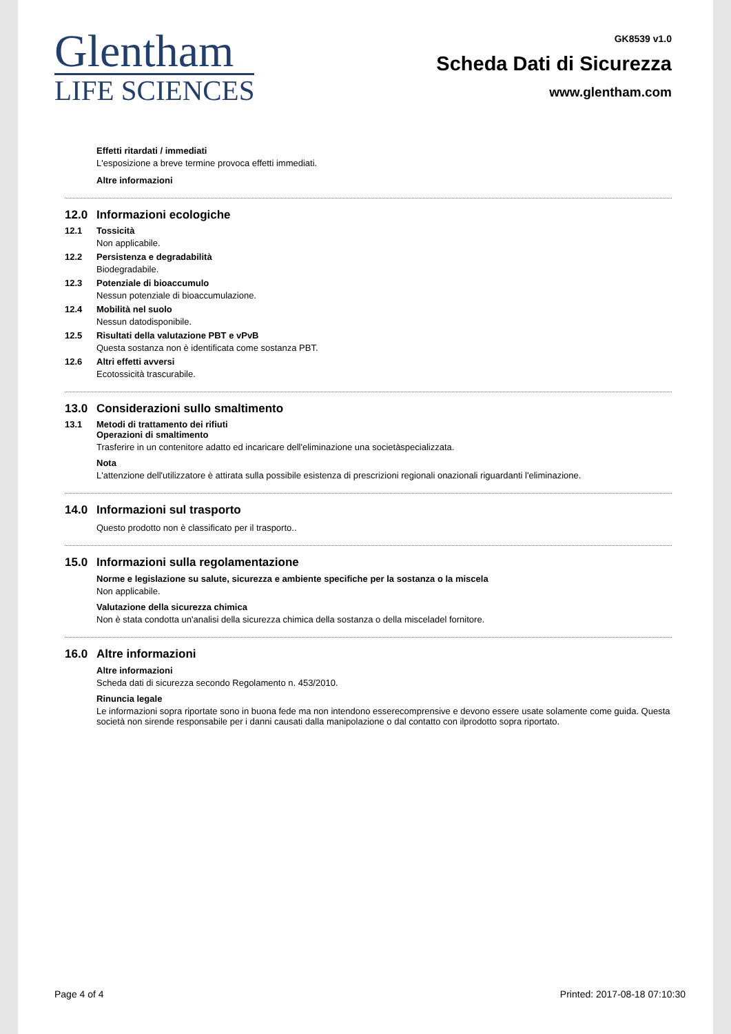Glentham
LIFE SCIENCES
GK8539 v1.0
Scheda Dati di Sicurezza
www.glentham.com
Effetti ritardati / immediati
L'esposizione a breve termine provoca effetti immediati.
Altre informazioni
12.0 Informazioni ecologiche
12.1 Tossicità
Non applicabile.
12.2 Persistenza e degradabilità
Biodegradabile.
12.3 Potenziale di bioaccumulo
Nessun potenziale di bioaccumulazione.
12.4 Mobilità nel suolo
Nessun datodisponibile.
12.5 Risultati della valutazione PBT e vPvB
Questa sostanza non è identificata come sostanza PBT.
12.6 Altri effetti avversi
Ecotossicità trascurabile.
13.0 Considerazioni sullo smaltimento
13.1 Metodi di trattamento dei rifiuti
Operazioni di smaltimento
Trasferire in un contenitore adatto ed incaricare dell'eliminazione una societàspecializzata.
Nota
L'attenzione dell'utilizzatore è attirata sulla possibile esistenza di prescrizioni regionali onazionali riguardanti l'eliminazione.
14.0 Informazioni sul trasporto
Questo prodotto non è classificato per il trasporto..
15.0 Informazioni sulla regolamentazione
Norme e legislazione su salute, sicurezza e ambiente specifiche per la sostanza o la miscela
Non applicabile.
Valutazione della sicurezza chimica
Non è stata condotta un'analisi della sicurezza chimica della sostanza o della misceladel fornitore.
16.0 Altre informazioni
Altre informazioni
Scheda dati di sicurezza secondo Regolamento n. 453/2010.
Rinuncia legale
Le informazioni sopra riportate sono in buona fede ma non intendono esserecomprensive e devono essere usate solamente come guida. Questa società non sirende responsabile per i danni causati dalla manipolazione o dal contatto con ilprodotto sopra riportato.
Page 4 of 4 Printed: 2017-08-18 07:10:30